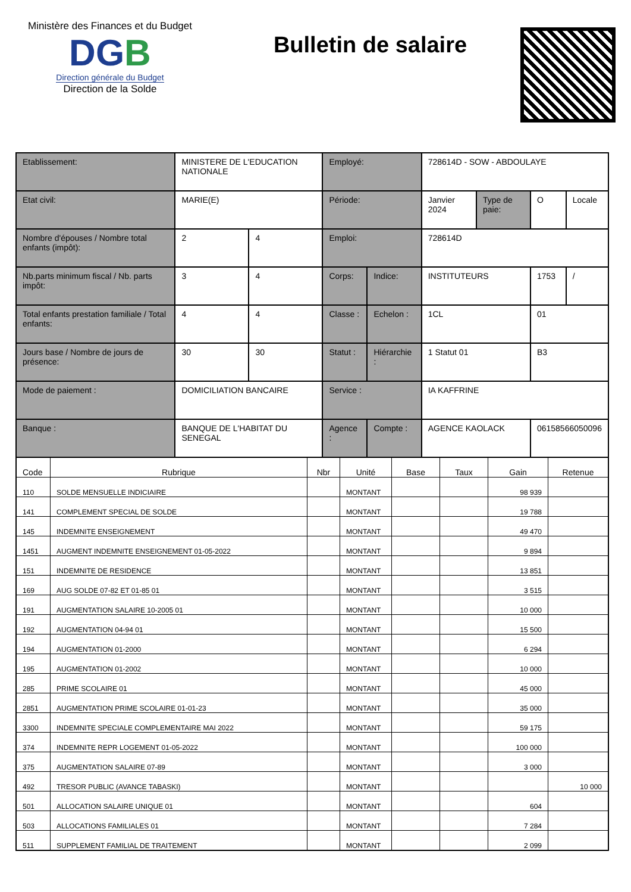Ministère des Finances et du Budget
DGB
Direction générale du Budget
Direction de la Solde
Bulletin de salaire
| Etablissement: | MINISTERE DE L'EDUCATION NATIONALE | | Employé: | | 728614D - SOW - ABDOULAYE | | | |
| Etat civil: | MARIE(E) | | Période: | | Janvier 2024 | Type de paie: | O | Locale |
| Nombre d'épouses / Nombre total enfants (impôt): | 2 | 4 | Emploi: | | 728614D | | | |
| Nb.parts minimum fiscal / Nb. parts impôt: | 3 | 4 | Corps: | Indice: | INSTITUTEURS | | 1753 | / |
| Total enfants prestation familiale / Total enfants: | 4 | 4 | Classe : | Echelon : | 1CL | | 01 | |
| Jours base / Nombre de jours de présence: | 30 | 30 | Statut : | Hiérarchie : | 1 Statut 01 | | B3 | |
| Mode de paiement : | DOMICILIATION BANCAIRE | | Service : | | IA KAFFRINE | | | |
| Banque : | BANQUE DE L'HABITAT DU SENEGAL | | Agence : | Compte : | AGENCE KAOLACK | | 06158566050096 | |
| Code | Rubrique | Nbr | Unité | Base | Taux | Gain | Retenue |
| --- | --- | --- | --- | --- | --- | --- | --- |
| 110 | SOLDE MENSUELLE INDICIAIRE | | MONTANT | | | 98 939 | |
| 141 | COMPLEMENT SPECIAL DE SOLDE | | MONTANT | | | 19 788 | |
| 145 | INDEMNITE ENSEIGNEMENT | | MONTANT | | | 49 470 | |
| 1451 | AUGMENT INDEMNITE ENSEIGNEMENT 01-05-2022 | | MONTANT | | | 9 894 | |
| 151 | INDEMNITE DE RESIDENCE | | MONTANT | | | 13 851 | |
| 169 | AUG SOLDE 07-82 ET 01-85 01 | | MONTANT | | | 3 515 | |
| 191 | AUGMENTATION SALAIRE 10-2005 01 | | MONTANT | | | 10 000 | |
| 192 | AUGMENTATION 04-94 01 | | MONTANT | | | 15 500 | |
| 194 | AUGMENTATION 01-2000 | | MONTANT | | | 6 294 | |
| 195 | AUGMENTATION 01-2002 | | MONTANT | | | 10 000 | |
| 285 | PRIME SCOLAIRE 01 | | MONTANT | | | 45 000 | |
| 2851 | AUGMENTATION PRIME SCOLAIRE 01-01-23 | | MONTANT | | | 35 000 | |
| 3300 | INDEMNITE SPECIALE COMPLEMENTAIRE MAI 2022 | | MONTANT | | | 59 175 | |
| 374 | INDEMNITE REPR LOGEMENT 01-05-2022 | | MONTANT | | | 100 000 | |
| 375 | AUGMENTATION SALAIRE 07-89 | | MONTANT | | | 3 000 | |
| 492 | TRESOR PUBLIC (AVANCE TABASKI) | | MONTANT | | | | 10 000 |
| 501 | ALLOCATION SALAIRE UNIQUE 01 | | MONTANT | | | 604 | |
| 503 | ALLOCATIONS FAMILIALES 01 | | MONTANT | | | 7 284 | |
| 511 | SUPPLEMENT FAMILIAL DE TRAITEMENT | | MONTANT | | | 2 099 | |